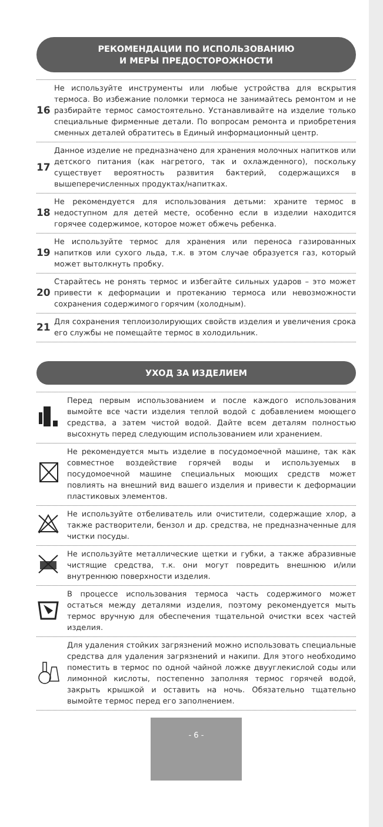РЕКОМЕНДАЦИИ ПО ИСПОЛЬЗОВАНИЮ
И МЕРЫ ПРЕДОСТОРОЖНОСТИ
16
Не используйте инструменты или любые устройства для вскрытия термоса. Во избежание поломки термоса не занимайтесь ремонтом и не разбирайте термос самостоятельно. Устанавливайте на изделие только специальные фирменные детали. По вопросам ремонта и приобретения сменных деталей обратитесь в Единый информационный центр.
17
Данное изделие не предназначено для хранения молочных напитков или детского питания (как нагретого, так и охлажденного), поскольку существует вероятность развития бактерий, содержащихся в вышеперечисленных продуктах/напитках.
18
Не рекомендуется для использования детьми: храните термос в недоступном для детей месте, особенно если в изделии находится горячее содержимое, которое может обжечь ребенка.
19
Не используйте термос для хранения или переноса газированных напитков или сухого льда, т.к. в этом случае образуется газ, который может вытолкнуть пробку.
20
Старайтесь не ронять термос и избегайте сильных ударов – это может привести к деформации и протеканию термоса или невозможности сохранения содержимого горячим (холодным).
21
Для сохранения теплоизолирующих свойств изделия и увеличения срока его службы не помещайте термос в холодильник.
УХОД ЗА ИЗДЕЛИЕМ
Перед первым использованием и после каждого использования вымойте все части изделия теплой водой с добавлением моющего средства, а затем чистой водой. Дайте всем деталям полностью высохнуть перед следующим использованием или хранением.
Не рекомендуется мыть изделие в посудомоечной машине, так как совместное воздействие горячей воды и используемых в посудомоечной машине специальных моющих средств может повлиять на внешний вид вашего изделия и привести к деформации пластиковых элементов.
Не используйте отбеливатель или очистители, содержащие хлор, а также растворители, бензол и др. средства, не предназначенные для чистки посуды.
Не используйте металлические щетки и губки, а также абразивные чистящие средства, т.к. они могут повредить внешнюю и/или внутреннюю поверхности изделия.
В процессе использования термоса часть содержимого может остаться между деталями изделия, поэтому рекомендуется мыть термос вручную для обеспечения тщательной очистки всех частей изделия.
Для удаления стойких загрязнений можно использовать специальные средства для удаления загрязнений и накипи. Для этого необходимо поместить в термос по одной чайной ложке двууглекислой соды или лимонной кислоты, постепенно заполняя термос горячей водой, закрыть крышкой и оставить на ночь. Обязательно тщательно вымойте термос перед его заполнением.
- 6 -